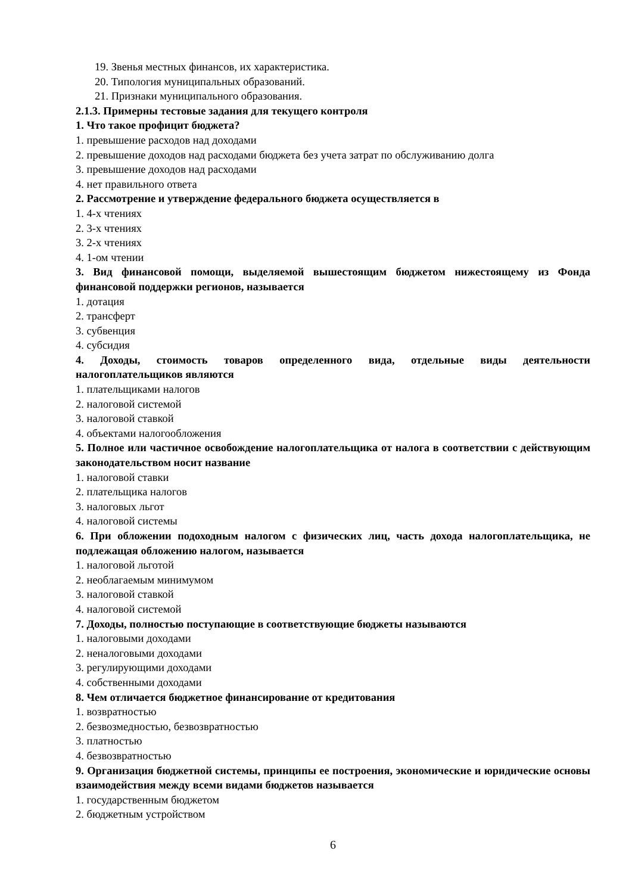19. Звенья местных финансов, их характеристика.
20. Типология муниципальных образований.
21. Признаки муниципального образования.
2.1.3. Примерны тестовые задания для текущего контроля
1. Что такое профицит бюджета?
1. превышение расходов над доходами
2. превышение доходов над расходами бюджета без учета затрат по обслуживанию долга
3. превышение доходов над расходами
4. нет правильного ответа
2. Рассмотрение и утверждение федерального бюджета осуществляется в
1. 4-х чтениях
2. 3-х чтениях
3. 2-х чтениях
4. 1-ом чтении
3. Вид финансовой помощи, выделяемой вышестоящим бюджетом нижестоящему из Фонда финансовой поддержки регионов, называется
1. дотация
2. трансферт
3. субвенция
4. субсидия
4. Доходы, стоимость товаров определенного вида, отдельные виды деятельности налогоплательщиков являются
1. плательщиками налогов
2. налоговой системой
3. налоговой ставкой
4. объектами налогообложения
5. Полное или частичное освобождение налогоплательщика от налога в соответствии с действующим законодательством носит название
1. налоговой ставки
2. плательщика налогов
3. налоговых льгот
4. налоговой системы
6. При обложении подоходным налогом с физических лиц, часть дохода налогоплательщика, не подлежащая обложению налогом, называется
1. налоговой льготой
2. необлагаемым минимумом
3. налоговой ставкой
4. налоговой системой
7. Доходы, полностью поступающие в соответствующие бюджеты называются
1. налоговыми доходами
2. неналоговыми доходами
3. регулирующими доходами
4. собственными доходами
8. Чем отличается бюджетное финансирование от кредитования
1. возвратностью
2. безвозмедностью, безвозвратностью
3. платностью
4. безвозвратностью
9. Организация бюджетной системы, принципы ее построения, экономические и юридические основы взаимодействия между всеми видами бюджетов называется
1. государственным бюджетом
2. бюджетным устройством
6